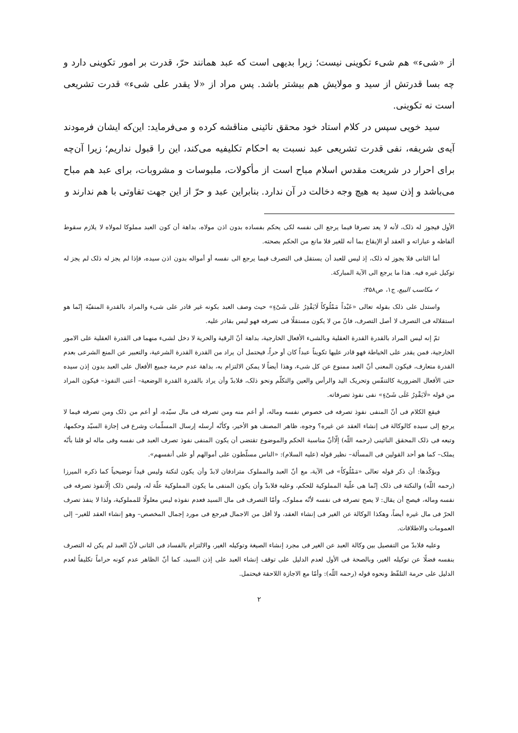از «شیء» هم شیء تکوینی نیست؛ زیرا بدیهی است که عبد همانند حرّ، قدرت بر امور تکوینی دارد و چه بسا قدرتش از سید و مولایش هم بیشتر باشد. پس مراد از «لا یقدر علی شیء» قدرت تشریعی است نه تکوینی.
سید خویی سپس در کلام استاد خود محقق نائینی مناقشه کرده و می‌فرماید: این‌که ایشان فرمودند آیه‌ی شریفه، نفی قدرت تشریعی عبد نسبت به احکام تکلیفیه می‌کند، این را قبول نداریم؛ زیرا آن‌چه برای احرار در شریعت مقدس اسلام مباح است از مأکولات، ملبوسات و مشروبات، برای عبد هم مباح می‌باشد و إذن سید به هیچ وجه دخالت در آن ندارد. بنابراین عبد و حرّ از این جهت تفاوتی با هم ندارند و
الأول فیجوز له ذلک، لأنه لا یعد تصرفا فیما یرجع الی نفسه لکی یحکم بفساده بدون اذن مولاه، بداهة أن کون العبد مملوکا لمولاه لا یلازم سقوط ألفاظه و عباراته و العقد أو الإیقاع بما أنه للغیر فلا مانع من الحکم بصحته.
أما الثانی فلا یجوز له ذلک، إذ لیس للعبد أن یستقل فی التصرف فیما یرجع الی نفسه أو أمواله بدون اذن سیده، فإذا لم یجز له ذلک لم یجز له توکیل غیره فیه. هذا ما یرجع الی الآیة المبارکة.
✓ مکاسب البیع، ج۱، ص۳۵۸:
واستدل علی ذلک بقوله تعالی «عَبْداً مَمْلُوکاً لَایَقْدِرُ عَلَی شَیْءٍ» حیث وصف العبد بکونه غیر قادر علی شیء والمراد بالقدرة المنفیّة إنّما هو استقلاله فی التصرف لا أصل التصرف، فانّ من لا یکون مستقلًا فی تصرفه فهو لیس بقادر علیه.
ثمّ إنه لیس المراد بالقدرة القدرة العقلیة وبالشیء الأفعال الخارجیة، بداهة أنّ الرقیة والحریة لا دخل لشیء منهما فی القدرة العقلیة علی الامور الخارجیة، فمن یقدر علی الخیاطة فهو قادر علیها تکویناً عبداً کان أو حراً، فیحتمل أن یراد من القدرة القدرة الشرعیة، والتعبیر عن المنع الشرعی بعدم القدرة متعارف، فیکون المعنی أنّ العبد ممنوع عن کل شیء، وهذا أیضاً لا یمکن الالتزام به، بداهة عدم حرمة جمیع الأفعال علی العبد بدون إذن سیده حتی الأفعال الضروریة کالتنفّس وتحریک الید والرأس والعین والتکلّم ونحو ذلک، فلابدّ وأن یراد بالقدرة القدرة الوضعیة– أعنی النفوذ– فیکون المراد من قوله «لَایَقْدِرُ عَلَی شَیْءٍ» نفی نفوذ تصرفاته.
فیقع الکلام فی أنّ المنفی نفوذ تصرفه فی خصوص نفسه وماله، أو أعم منه ومن تصرفه فی مال سیّده، أو أعم من ذلک ومن تصرفه فیما لا یرجع إلی سیده کالوکالة فی إنشاء العقد عن غیره؟ وجوه، ظاهر المصنف هو الأخیر، وکأنّه أرسله إرسال المسلّمات وشرع فی إجازة السیّد وحکمها، وتبعه فی ذلک المحقق النائینی (رحمه اللّه) إلّاأنّ مناسبة الحکم والموضوع تقتضی أن یکون المنفی نفوذ تصرف العبد فی نفسه وفی ماله لو قلنا بأنّه یملک– کما هو أحد القولین فی المسألة– نظیر قوله (علیه السلام): «الناس مسلّطون علی أموالهم أو علی أنفسهم».
ویؤکّدها: أن ذکر قوله تعالی «مَمْلُوکاً» فی الآیة، مع أنّ العبد والمملوک مترادفان لابدّ وأن یکون لنکتة ولیس قیداً توضیحیاً کما ذکره المیرزا (رحمه اللّه) والنکتة فی ذلک إنّما هی علّیة المملوکیة للحکم، وعلیه فلابدّ وأن یکون المنفی ما یکون المملوکیة علّة له، ولیس ذلک إلّانفوذ تصرفه فی نفسه وماله، فیصح أن یقال: لا یصح تصرفه فی نفسه لأنّه مملوک، وأمّا التصرف فی مال السید فعدم نفوذه لیس معلولًا للمملوکیة، ولذا لا ینفذ تصرف الحرّ فی مال غیره أیضاً، وهکذا الوکالة عن الغیر فی إنشاء العقد، ولا أقل من الاجمال فیرجع فی مورد إجمال المخصص– وهو إنشاء العقد للغیر– إلی العمومات والاطلاقات.
وعلیه فلابدّ من التفصیل بین وکالة العبد عن الغیر فی مجرد إنشاء الصیغة وتوکیله الغیر، والالتزام بالفساد فی الثانی لأنّ العبد لم یکن له التصرف بنفسه فضلًا عن توکیله الغیر، وبالصحة فی الأول لعدم الدلیل علی توقف إنشاء العبد علی إذن السید، کما أنّ الظاهر عدم کونه حراماً تکلیفاً لعدم الدلیل علی حرمة التلفّظ ونحوه قوله (رحمه اللّه): وأمّا مع الاجازة اللاحقة فیحتمل.
۲